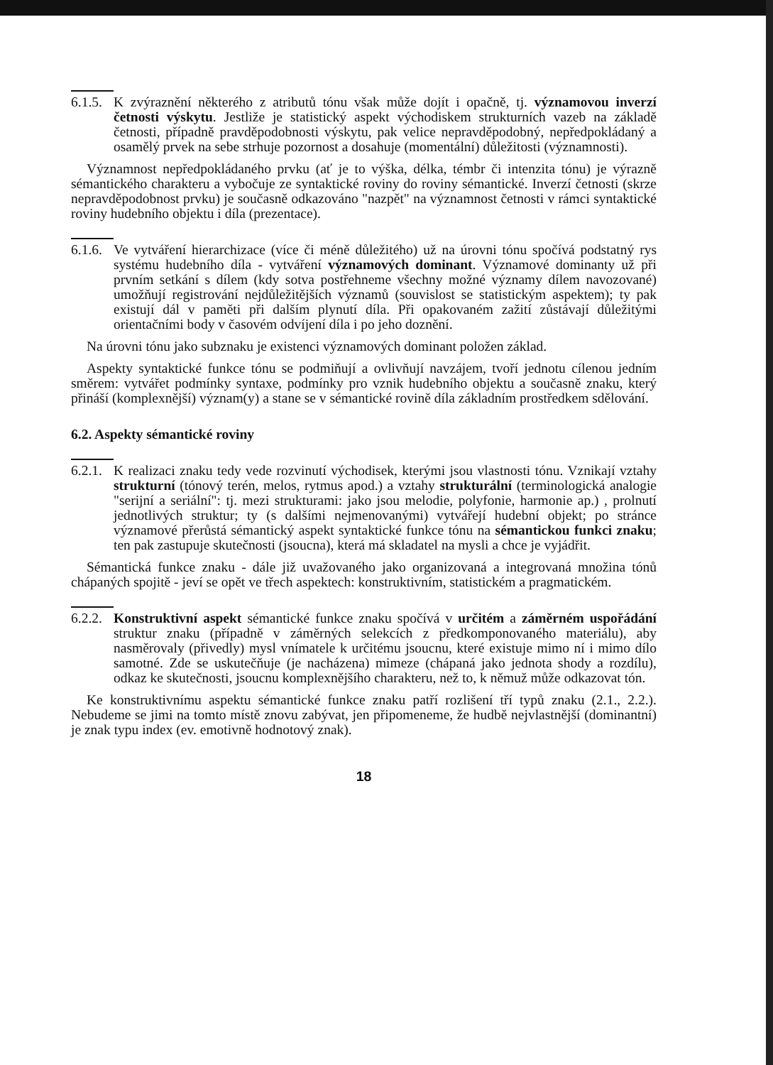6.1.5.
K zvýraznění některého z atributů tónu však může dojít i opačně, tj. významovou inverzí četnosti výskytu. Jestliže je statistický aspekt východiskem strukturních vazeb na základě četnosti, případně pravděpodobnosti výskytu, pak velice nepravděpodobný, nepředpokládaný a osamělý prvek na sebe strhuje pozornost a dosahuje (momentální) důležitosti (významnosti).
Významnost nepředpokládaného prvku (ať je to výška, délka, témbr či intenzita tónu) je výrazně sémantického charakteru a vybočuje ze syntaktické roviny do roviny sémantické. Inverzí četnosti (skrze nepravděpodobnost prvku) je současně odkazováno "nazpět" na významnost četnosti v rámci syntaktické roviny hudebního objektu i díla (prezentace).
6.1.6.
Ve vytváření hierarchizace (více či méně důležitého) už na úrovni tónu spočívá podstatný rys systému hudebního díla - vytváření významových dominant. Významové dominanty už při prvním setkání s dílem (kdy sotva postřehneme všechny možné významy dílem navozované) umožňují registrování nejdůležitějších významů (souvislost se statistickým aspektem); ty pak existují dál v paměti při dalším plynutí díla. Při opakovaném zažití zůstávají důležitými orientačními body v časovém odvíjení díla i po jeho doznění.
Na úrovni tónu jako subznaku je existenci významových dominant položen základ.
Aspekty syntaktické funkce tónu se podmiňují a ovlivňují navzájem, tvoří jednotu cílenou jedním směrem: vytvářet podmínky syntaxe, podmínky pro vznik hudebního objektu a současně znaku, který přináší (komplexnější) význam(y) a stane se v sémantické rovině díla základním prostředkem sdělování.
6.2. Aspekty sémantické roviny
6.2.1.
K realizaci znaku tedy vede rozvinutí východisek, kterými jsou vlastnosti tónu. Vznikají vztahy strukturní (tónový terén, melos, rytmus apod.) a vztahy strukturální (terminologická analogie "serijní a seriální": tj. mezi strukturami: jako jsou melodie, polyfonie, harmonie ap.) , prolnutí jednotlivých struktur; ty (s dalšími nejmenovanými) vytvářejí hudební objekt; po stránce významové přerůstá sémantický aspekt syntaktické funkce tónu na sémantickou funkci znaku; ten pak zastupuje skutečnosti (jsoucna), která má skladatel na mysli a chce je vyjádřit.
Sémantická funkce znaku - dále již uvažovaného jako organizovaná a integrovaná množina tónů chápaných spojitě - jeví se opět ve třech aspektech: konstruktivním, statistickém a pragmatickém.
6.2.2.
Konstruktivní aspekt sémantické funkce znaku spočívá v určitém a záměrném uspořádání struktur znaku (případně v záměrných selekcích z předkomponovaného materiálu), aby nasměrovaly (přivedly) mysl vnímatele k určitému jsoucnu, které existuje mimo ní i mimo dílo samotné. Zde se uskutečňuje (je nacházena) mimeze (chápaná jako jednota shody a rozdílu), odkaz ke skutečnosti, jsoucnu komplexnějšího charakteru, než to, k němuž může odkazovat tón.
Ke konstruktivnímu aspektu sémantické funkce znaku patří rozlišení tří typů znaku (2.1., 2.2.). Nebudeme se jimi na tomto místě znovu zabývat, jen připomeneme, že hudbě nejvlastnější (dominantní) je znak typu index (ev. emotivně hodnotový znak).
18